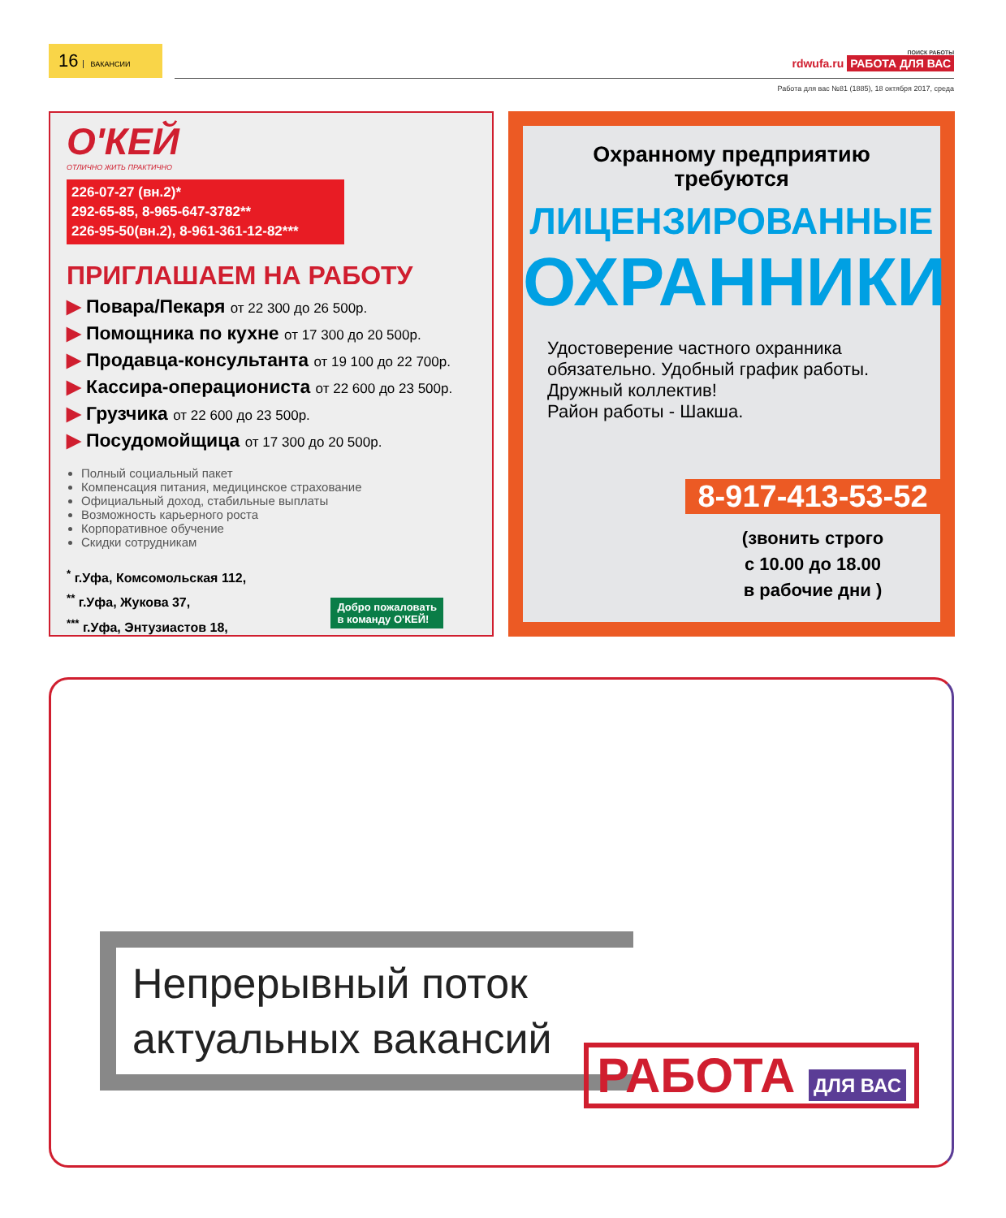16 ВАКАНСИИ
ПОИСК РАБОТЫ
rdwufa.ru РАБОТА ДЛЯ ВАС
Работа для вас №81 (1885), 18 октября 2017, среда
О'КЕЙ
ОТЛИЧНО ЖИТЬ ПРАКТИЧНО
226-07-27 (вн.2)*
292-65-85, 8-965-647-3782**
226-95-50(вн.2), 8-961-361-12-82***
ПРИГЛАШАЕМ НА РАБОТУ
▶ Повара/Пекаря от 22 300 до 26 500р.
▶ Помощника по кухне от 17 300 до 20 500р.
▶ Продавца-консультанта от 19 100 до 22 700р.
▶ Кассира-операциониста от 22 600 до 23 500р.
▶ Грузчика от 22 600 до 23 500р.
▶ Посудомойщица от 17 300 до 20 500р.
Полный социальный пакет
Компенсация питания, медицинское страхование
Официальный доход, стабильные выплаты
Возможность карьерного роста
Корпоративное обучение
Скидки сотрудникам
<sup>*</sup> г.Уфа, Комсомольская 112,
<sup>**</sup> г.Уфа, Жукова 37,
<sup>***</sup> г.Уфа, Энтузиастов 18,
Добро пожаловать
в команду О'КЕЙ!
Охранному предприятию
требуются
ЛИЦЕНЗИРОВАННЫЕ
ОХРАННИКИ
Удостоверение частного охранника обязательно. Удобный график работы.
Дружный коллектив!
Район работы - Шакша.
8-917-413-53-52
(звонить строго
с 10.00 до 18.00
в рабочие дни )
Непрерывный поток
актуальных вакансий
РАБОТА ДЛЯ ВАС